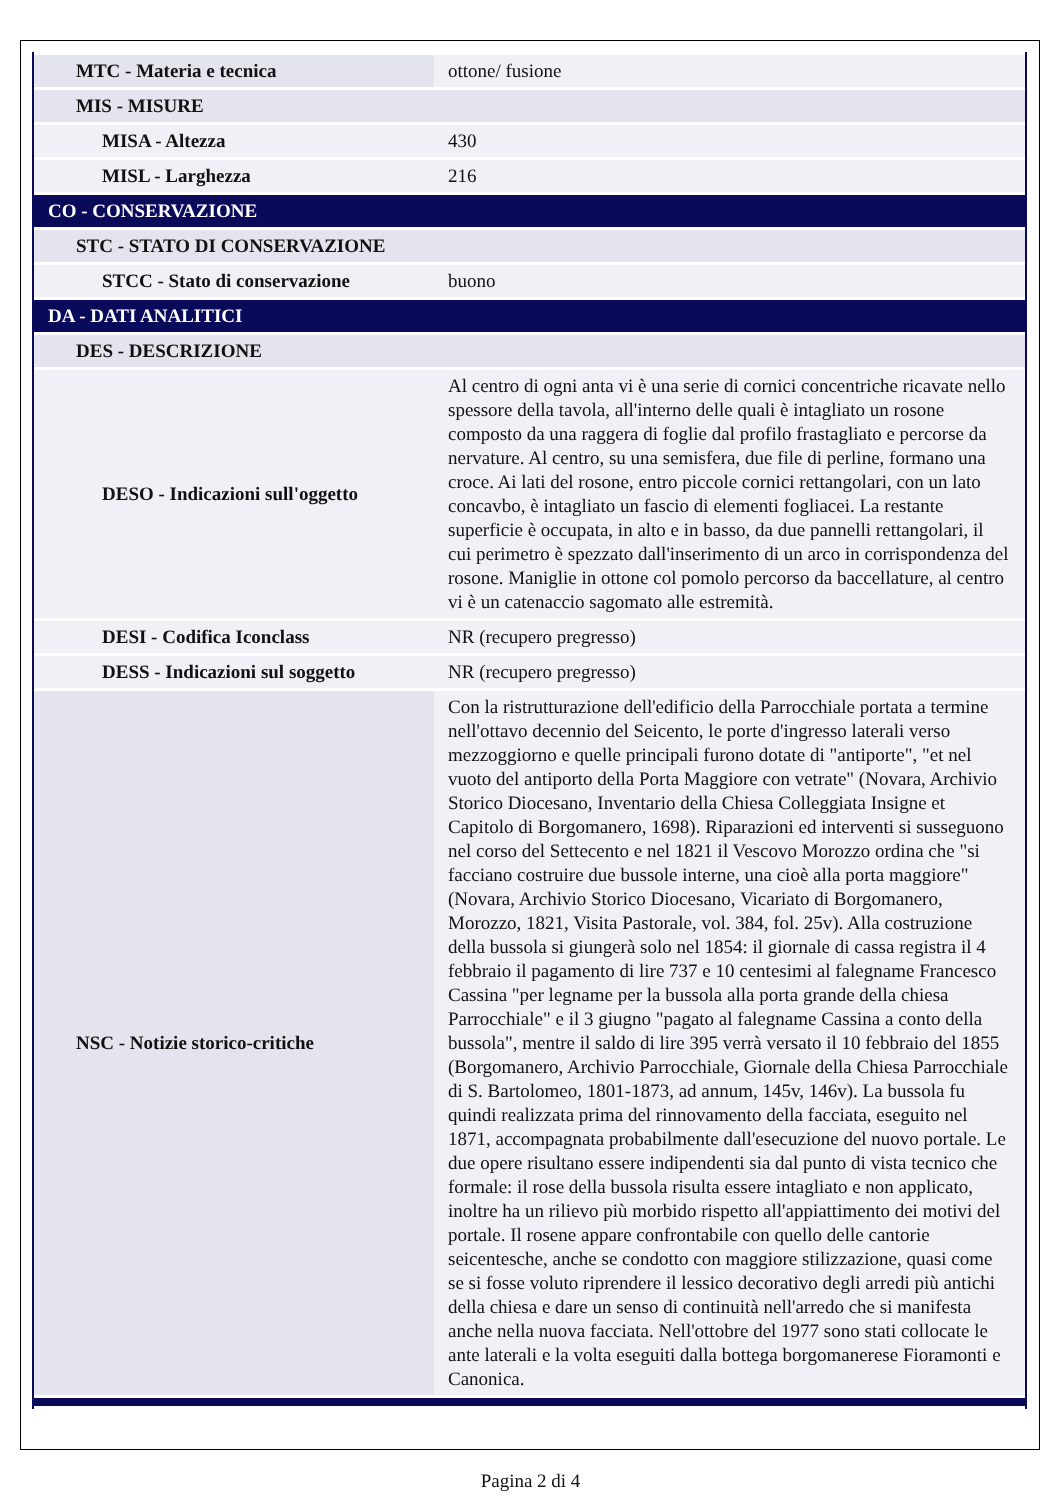| MTC - Materia e tecnica | ottone/ fusione |
| MIS - MISURE | |
| MISA - Altezza | 430 |
| MISL - Larghezza | 216 |
| CO - CONSERVAZIONE | |
| STC - STATO DI CONSERVAZIONE | |
| STCC - Stato di conservazione | buono |
| DA - DATI ANALITICI | |
| DES - DESCRIZIONE | |
| DESO - Indicazioni sull'oggetto | Al centro di ogni anta vi è una serie di cornici concentriche ricavate nello spessore della tavola, all'interno delle quali è intagliato un rosone composto da una raggera di foglie dal profilo frastagliato e percorse da nervature. Al centro, su una semisfera, due file di perline, formano una croce. Ai lati del rosone, entro piccole cornici rettangolari, con un lato concavbo, è intagliato un fascio di elementi fogliacei. La restante superficie è occupata, in alto e in basso, da due pannelli rettangolari, il cui perimetro è spezzato dall'inserimento di un arco in corrispondenza del rosone. Maniglie in ottone col pomolo percorso da baccellature, al centro vi è un catenaccio sagomato alle estremità. |
| DESI - Codifica Iconclass | NR (recupero pregresso) |
| DESS - Indicazioni sul soggetto | NR (recupero pregresso) |
| NSC - Notizie storico-critiche | Con la ristrutturazione dell'edificio della Parrocchiale portata a termine nell'ottavo decennio del Seicento, le porte d'ingresso laterali verso mezzoggiorno e quelle principali furono dotate di "antiporte", "et nel vuoto del antiporto della Porta Maggiore con vetrate" (Novara, Archivio Storico Diocesano, Inventario della Chiesa Colleggiata Insigne et Capitolo di Borgomanero, 1698). Riparazioni ed interventi si susseguono nel corso del Settecento e nel 1821 il Vescovo Morozzo ordina che "si facciano costruire due bussole interne, una cioè alla porta maggiore" (Novara, Archivio Storico Diocesano, Vicariato di Borgomanero, Morozzo, 1821, Visita Pastorale, vol. 384, fol. 25v). Alla costruzione della bussola si giungerà solo nel 1854: il giornale di cassa registra il 4 febbraio il pagamento di lire 737 e 10 centesimi al falegname Francesco Cassina "per legname per la bussola alla porta grande della chiesa Parrocchiale" e il 3 giugno "pagato al falegname Cassina a conto della bussola", mentre il saldo di lire 395 verrà versato il 10 febbraio del 1855 (Borgomanero, Archivio Parrocchiale, Giornale della Chiesa Parrocchiale di S. Bartolomeo, 1801-1873, ad annum, 145v, 146v). La bussola fu quindi realizzata prima del rinnovamento della facciata, eseguito nel 1871, accompagnata probabilmente dall'esecuzione del nuovo portale. Le due opere risultano essere indipendenti sia dal punto di vista tecnico che formale: il rose della bussola risulta essere intagliato e non applicato, inoltre ha un rilievo più morbido rispetto all'appiattimento dei motivi del portale. Il rosene appare confrontabile con quello delle cantorie seicentesche, anche se condotto con maggiore stilizzazione, quasi come se si fosse voluto riprendere il lessico decorativo degli arredi più antichi della chiesa e dare un senso di continuità nell'arredo che si manifesta anche nella nuova facciata. Nell'ottobre del 1977 sono stati collocate le ante laterali e la volta eseguiti dalla bottega borgomanerese Fioramonti e Canonica. |
Pagina 2 di 4